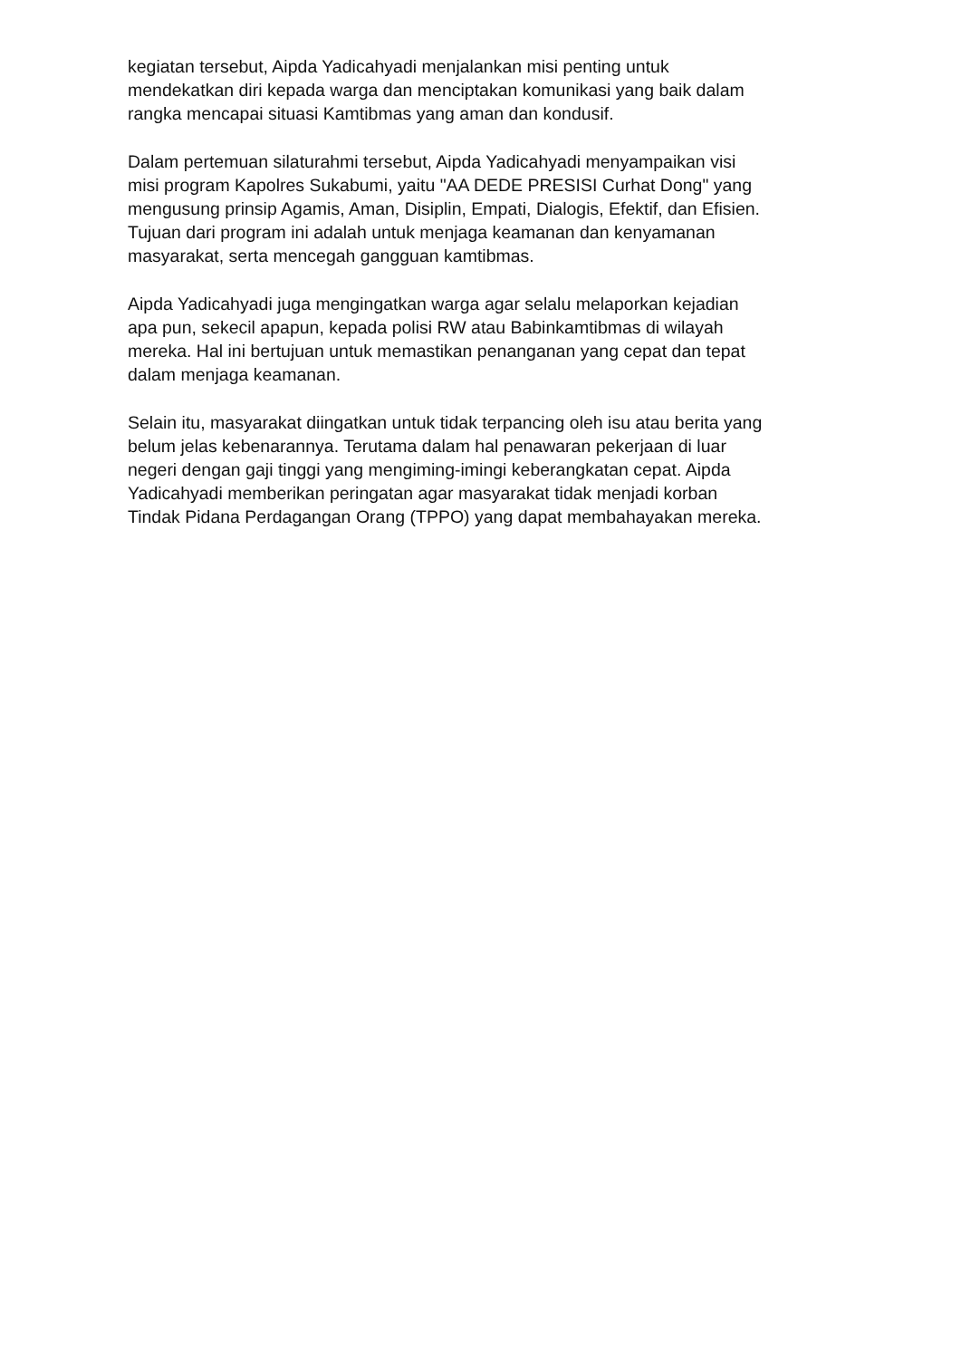kegiatan tersebut, Aipda Yadicahyadi menjalankan misi penting untuk
mendekatkan diri kepada warga dan menciptakan komunikasi yang baik dalam
rangka mencapai situasi Kamtibmas yang aman dan kondusif.
Dalam pertemuan silaturahmi tersebut, Aipda Yadicahyadi menyampaikan visi
misi program Kapolres Sukabumi, yaitu "AA DEDE PRESISI Curhat Dong" yang
mengusung prinsip Agamis, Aman, Disiplin, Empati, Dialogis, Efektif, dan Efisien.
Tujuan dari program ini adalah untuk menjaga keamanan dan kenyamanan
masyarakat, serta mencegah gangguan kamtibmas.
Aipda Yadicahyadi juga mengingatkan warga agar selalu melaporkan kejadian
apa pun, sekecil apapun, kepada polisi RW atau Babinkamtibmas di wilayah
mereka. Hal ini bertujuan untuk memastikan penanganan yang cepat dan tepat
dalam menjaga keamanan.
Selain itu, masyarakat diingatkan untuk tidak terpancing oleh isu atau berita yang
belum jelas kebenarannya. Terutama dalam hal penawaran pekerjaan di luar
negeri dengan gaji tinggi yang mengiming-imingi keberangkatan cepat. Aipda
Yadicahyadi memberikan peringatan agar masyarakat tidak menjadi korban
Tindak Pidana Perdagangan Orang (TPPO) yang dapat membahayakan mereka.